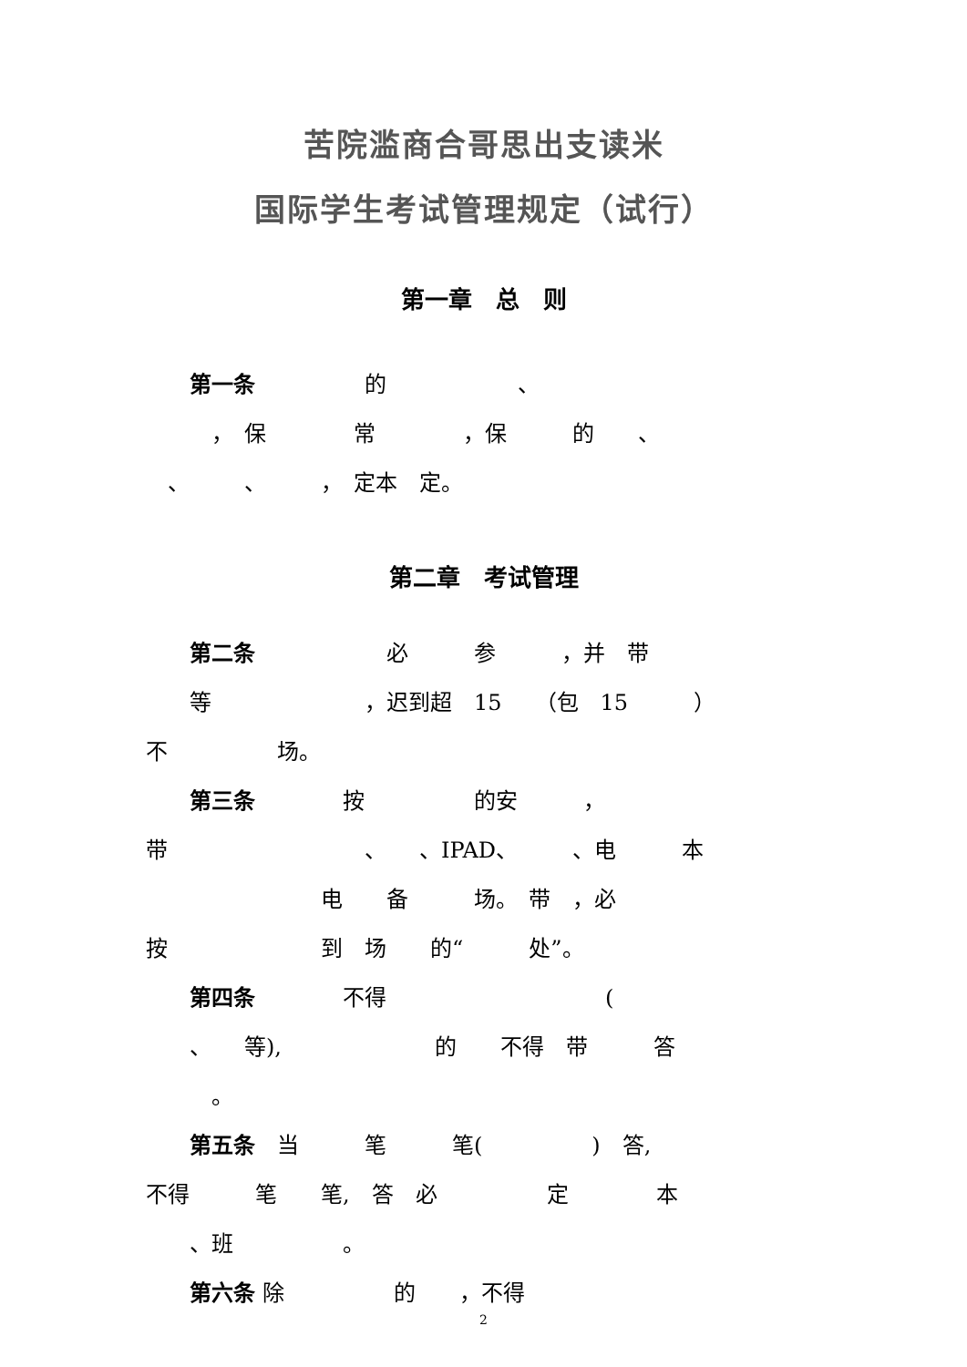苦院滥商合哥思出支读米
国际学生考试管理规定（试行）
第一章　总　则
　　第一条　　　　　的　　　　　　、
　　　，　保　　　　常　　　　，保　　　的　　、
　、　　　、　　　，　定本　定。
第二章　考试管理
　　第二条　　　　　　必　　　参　　　，并　带
　　等　　　　　　　，迟到超　15　　（包　15　　　）
不　　　　　场。
　　第三条　　　　按　　　　　的安　　　，
带　　　　　　　　　、　　、IPAD、　　　、电　　　本
　　　　　　　　电　　备　　　场。　带　，必
按　　　　　　　到　场　　的“　　　处”。
　　第四条　　　　不得　　　　　　　　　　(
　　、　　等),　　　　　　　的　　不得　带　　　答
　　　。
　　第五条　当　　　笔　　　笔(　　　　　)　答,
不得　　　笔　　笔,　答　必　　　　　定　　　　本
　　、班　　　　　。
　　第六条 除　　　　　的　　，不得
2